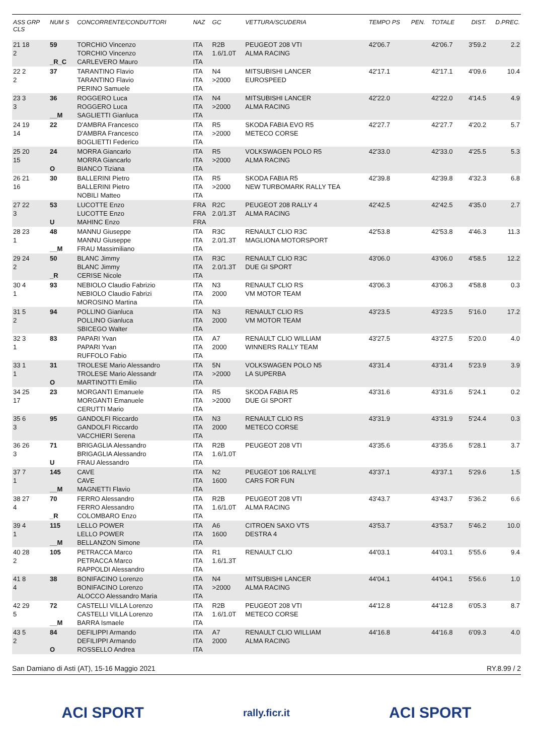| ASS GRP CLS | NUM S | CONCORRENTE/CONDUTTORI | NAZ | GC | VETTURA/SCUDERIA | TEMPO PS | PEN. | TOTALE | DIST. | D.PREC. |
| --- | --- | --- | --- | --- | --- | --- | --- | --- | --- | --- |
| 21 18 2 | 59 _R_C | TORCHIO Vincenzo TORCHIO Vincenzo CARLEVERO Mauro | ITA ITA ITA | R2B 1.6/1.0T | PEUGEOT 208 VTI ALMA RACING | 42'06.7 | | 42'06.7 | 3'59.2 | 2.2 |
| 22 2 2 | 37 | TARANTINO Flavio TARANTINO Flavio PERINO Samuele | ITA ITA ITA | N4 >2000 | MITSUBISHI LANCER EUROSPEED | 42'17.1 | | 42'17.1 | 4'09.6 | 10.4 |
| 23 3 3 | 36 __M | ROGGERO Luca ROGGERO Luca SAGLIETTI Gianluca | ITA ITA ITA | N4 >2000 | MITSUBISHI LANCER ALMA RACING | 42'22.0 | | 42'22.0 | 4'14.5 | 4.9 |
| 24 19 14 | 22 | D'AMBRA Francesco D'AMBRA Francesco BOGLIETTI Federico | ITA ITA ITA | R5 >2000 | SKODA FABIA EVO R5 METECO CORSE | 42'27.7 | | 42'27.7 | 4'20.2 | 5.7 |
| 25 20 15 | 24 O | MORRA Giancarlo MORRA Giancarlo BIANCO Tiziana | ITA ITA ITA | R5 >2000 | VOLKSWAGEN POLO R5 ALMA RACING | 42'33.0 | | 42'33.0 | 4'25.5 | 5.3 |
| 26 21 16 | 30 | BALLERINI Pietro BALLERINI Pietro NOBILI Matteo | ITA ITA ITA | R5 >2000 | SKODA FABIA R5 NEW TURBOMARK RALLY TEA | 42'39.8 | | 42'39.8 | 4'32.3 | 6.8 |
| 27 22 3 | 53 U | LUCOTTE Enzo LUCOTTE Enzo MAHINC Enzo | FRA FRA FRA | R2C 2.0/1.3T | PEUGEOT 208 RALLY 4 ALMA RACING | 42'42.5 | | 42'42.5 | 4'35.0 | 2.7 |
| 28 23 1 | 48 __M | MANNU Giuseppe MANNU Giuseppe FRAU Massimiliano | ITA ITA ITA | R3C 2.0/1.3T | RENAULT CLIO R3C MAGLIONA MOTORSPORT | 42'53.8 | | 42'53.8 | 4'46.3 | 11.3 |
| 29 24 2 | 50 _R | BLANC Jimmy BLANC Jimmy CERISE Nicole | ITA ITA ITA | R3C 2.0/1.3T | RENAULT CLIO R3C DUE GI SPORT | 43'06.0 | | 43'06.0 | 4'58.5 | 12.2 |
| 30 4 1 | 93 | NEBIOLO Claudio Fabrizio NEBIOLO Claudio Fabrizi MOROSINO Martina | ITA ITA ITA | N3 2000 | RENAULT CLIO RS VM MOTOR TEAM | 43'06.3 | | 43'06.3 | 4'58.8 | 0.3 |
| 31 5 2 | 94 | POLLINO Gianluca POLLINO Gianluca SBICEGO Walter | ITA ITA ITA | N3 2000 | RENAULT CLIO RS VM MOTOR TEAM | 43'23.5 | | 43'23.5 | 5'16.0 | 17.2 |
| 32 3 1 | 83 | PAPARI Yvan PAPARI Yvan RUFFOLO Fabio | ITA ITA ITA | A7 2000 | RENAULT CLIO WILLIAM WINNERS RALLY TEAM | 43'27.5 | | 43'27.5 | 5'20.0 | 4.0 |
| 33 1 1 | 31 O | TROLESE Mario Alessandro TROLESE Mario Alessandr MARTINOTTI Emilio | ITA ITA ITA | 5N >2000 | VOLKSWAGEN POLO N5 LA SUPERBA | 43'31.4 | | 43'31.4 | 5'23.9 | 3.9 |
| 34 25 17 | 23 | MORGANTI Emanuele MORGANTI Emanuele CERUTTI Mario | ITA ITA ITA | R5 >2000 | SKODA FABIA R5 DUE GI SPORT | 43'31.6 | | 43'31.6 | 5'24.1 | 0.2 |
| 35 6 3 | 95 | GANDOLFI Riccardo GANDOLFI Riccardo VACCHIERI Serena | ITA ITA ITA | N3 2000 | RENAULT CLIO RS METECO CORSE | 43'31.9 | | 43'31.9 | 5'24.4 | 0.3 |
| 36 26 3 | 71 U | BRIGAGLIA Alessandro BRIGAGLIA Alessandro FRAU Alessandro | ITA ITA ITA | R2B 1.6/1.0T | PEUGEOT 208 VTI | 43'35.6 | | 43'35.6 | 5'28.1 | 3.7 |
| 37 7 1 | 145 __M | CAVE CAVE MAGNETTI Flavio | ITA ITA ITA | N2 1600 | PEUGEOT 106 RALLYE CARS FOR FUN | 43'37.1 | | 43'37.1 | 5'29.6 | 1.5 |
| 38 27 4 | 70 _R | FERRO Alessandro FERRO Alessandro COLOMBARO Enzo | ITA ITA ITA | R2B 1.6/1.0T | PEUGEOT 208 VTI ALMA RACING | 43'43.7 | | 43'43.7 | 5'36.2 | 6.6 |
| 39 4 1 | 115 __M | LELLO POWER LELLO POWER BELLANZON Simone | ITA ITA ITA | A6 1600 | CITROEN SAXO VTS DESTRA 4 | 43'53.7 | | 43'53.7 | 5'46.2 | 10.0 |
| 40 28 2 | 105 | PETRACCA Marco PETRACCA Marco RAPPOLDI Alessandro | ITA ITA ITA | R1 1.6/1.3T | RENAULT CLIO | 44'03.1 | | 44'03.1 | 5'55.6 | 9.4 |
| 41 8 4 | 38 | BONIFACINO Lorenzo BONIFACINO Lorenzo ALOCCO Alessandro Maria | ITA ITA ITA | N4 >2000 | MITSUBISHI LANCER ALMA RACING | 44'04.1 | | 44'04.1 | 5'56.6 | 1.0 |
| 42 29 5 | 72 __M | CASTELLI VILLA Lorenzo CASTELLI VILLA Lorenzo BARRA Ismaele | ITA ITA ITA | R2B 1.6/1.0T | PEUGEOT 208 VTI METECO CORSE | 44'12.8 | | 44'12.8 | 6'05.3 | 8.7 |
| 43 5 2 | 84 O | DEFILIPPI Armando DEFILIPPI Armando ROSSELLO Andrea | ITA ITA ITA | A7 2000 | RENAULT CLIO WILLIAM ALMA RACING | 44'16.8 | | 44'16.8 | 6'09.3 | 4.0 |
San Damiano di Asti (AT), 15-16 Maggio 2021 RY.8.99 / 2
ACI SPORT rally.ficr.it ACI SPORT